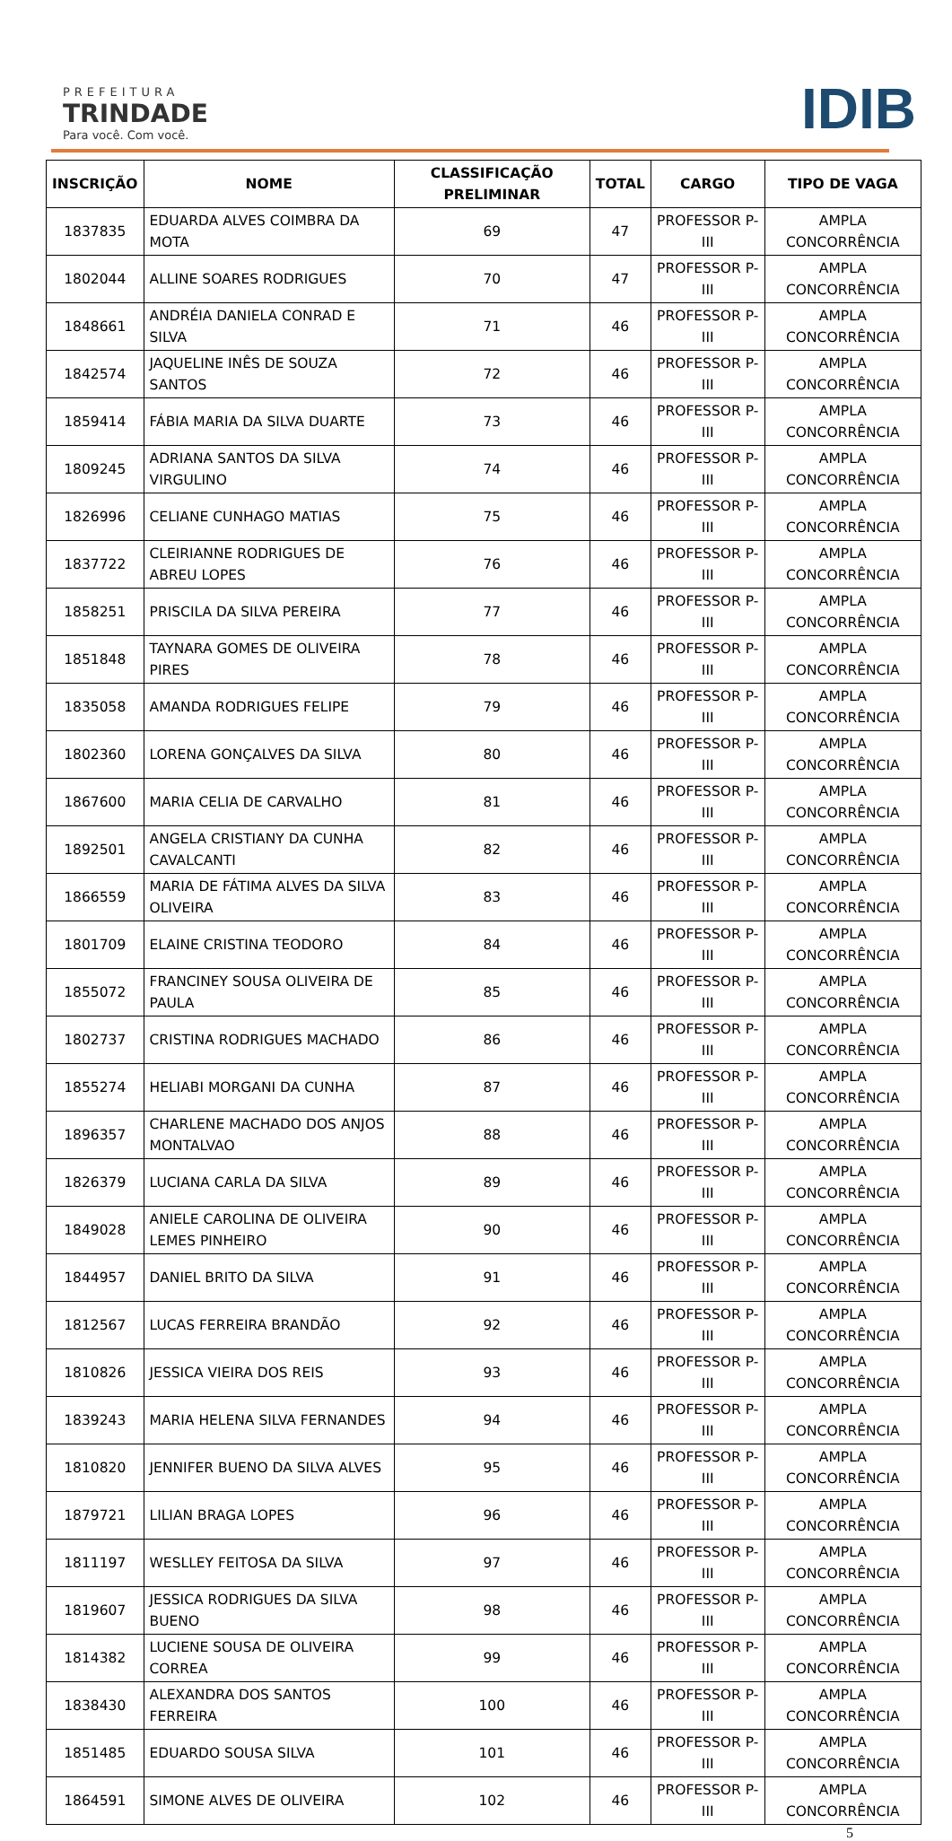PREFEITURA
TRINDADE
Para você. Com você.
IDIB
| INSCRIÇÃO | NOME | CLASSIFICAÇÃO PRELIMINAR | TOTAL | CARGO | TIPO DE VAGA |
| --- | --- | --- | --- | --- | --- |
| 1837835 | EDUARDA ALVES COIMBRA DA MOTA | 69 | 47 | PROFESSOR P-III | AMPLA CONCORRÊNCIA |
| 1802044 | ALLINE SOARES RODRIGUES | 70 | 47 | PROFESSOR P-III | AMPLA CONCORRÊNCIA |
| 1848661 | ANDRÉIA DANIELA CONRAD E SILVA | 71 | 46 | PROFESSOR P-III | AMPLA CONCORRÊNCIA |
| 1842574 | JAQUELINE INÊS DE SOUZA SANTOS | 72 | 46 | PROFESSOR P-III | AMPLA CONCORRÊNCIA |
| 1859414 | FÁBIA MARIA DA SILVA DUARTE | 73 | 46 | PROFESSOR P-III | AMPLA CONCORRÊNCIA |
| 1809245 | ADRIANA SANTOS DA SILVA VIRGULINO | 74 | 46 | PROFESSOR P-III | AMPLA CONCORRÊNCIA |
| 1826996 | CELIANE CUNHAGO MATIAS | 75 | 46 | PROFESSOR P-III | AMPLA CONCORRÊNCIA |
| 1837722 | CLEIRIANNE RODRIGUES DE ABREU LOPES | 76 | 46 | PROFESSOR P-III | AMPLA CONCORRÊNCIA |
| 1858251 | PRISCILA DA SILVA PEREIRA | 77 | 46 | PROFESSOR P-III | AMPLA CONCORRÊNCIA |
| 1851848 | TAYNARA GOMES DE OLIVEIRA PIRES | 78 | 46 | PROFESSOR P-III | AMPLA CONCORRÊNCIA |
| 1835058 | AMANDA RODRIGUES FELIPE | 79 | 46 | PROFESSOR P-III | AMPLA CONCORRÊNCIA |
| 1802360 | LORENA GONÇALVES DA SILVA | 80 | 46 | PROFESSOR P-III | AMPLA CONCORRÊNCIA |
| 1867600 | MARIA CELIA DE CARVALHO | 81 | 46 | PROFESSOR P-III | AMPLA CONCORRÊNCIA |
| 1892501 | ANGELA CRISTIANY DA CUNHA CAVALCANTI | 82 | 46 | PROFESSOR P-III | AMPLA CONCORRÊNCIA |
| 1866559 | MARIA DE FÁTIMA ALVES DA SILVA OLIVEIRA | 83 | 46 | PROFESSOR P-III | AMPLA CONCORRÊNCIA |
| 1801709 | ELAINE CRISTINA TEODORO | 84 | 46 | PROFESSOR P-III | AMPLA CONCORRÊNCIA |
| 1855072 | FRANCINEY SOUSA OLIVEIRA DE PAULA | 85 | 46 | PROFESSOR P-III | AMPLA CONCORRÊNCIA |
| 1802737 | CRISTINA RODRIGUES MACHADO | 86 | 46 | PROFESSOR P-III | AMPLA CONCORRÊNCIA |
| 1855274 | HELIABI MORGANI DA CUNHA | 87 | 46 | PROFESSOR P-III | AMPLA CONCORRÊNCIA |
| 1896357 | CHARLENE MACHADO DOS ANJOS MONTALVAO | 88 | 46 | PROFESSOR P-III | AMPLA CONCORRÊNCIA |
| 1826379 | LUCIANA CARLA DA SILVA | 89 | 46 | PROFESSOR P-III | AMPLA CONCORRÊNCIA |
| 1849028 | ANIELE CAROLINA DE OLIVEIRA LEMES PINHEIRO | 90 | 46 | PROFESSOR P-III | AMPLA CONCORRÊNCIA |
| 1844957 | DANIEL BRITO DA SILVA | 91 | 46 | PROFESSOR P-III | AMPLA CONCORRÊNCIA |
| 1812567 | LUCAS FERREIRA BRANDÃO | 92 | 46 | PROFESSOR P-III | AMPLA CONCORRÊNCIA |
| 1810826 | JESSICA VIEIRA DOS REIS | 93 | 46 | PROFESSOR P-III | AMPLA CONCORRÊNCIA |
| 1839243 | MARIA HELENA SILVA FERNANDES | 94 | 46 | PROFESSOR P-III | AMPLA CONCORRÊNCIA |
| 1810820 | JENNIFER BUENO DA SILVA ALVES | 95 | 46 | PROFESSOR P-III | AMPLA CONCORRÊNCIA |
| 1879721 | LILIAN BRAGA LOPES | 96 | 46 | PROFESSOR P-III | AMPLA CONCORRÊNCIA |
| 1811197 | WESLLEY FEITOSA DA SILVA | 97 | 46 | PROFESSOR P-III | AMPLA CONCORRÊNCIA |
| 1819607 | JESSICA RODRIGUES DA SILVA BUENO | 98 | 46 | PROFESSOR P-III | AMPLA CONCORRÊNCIA |
| 1814382 | LUCIENE SOUSA DE OLIVEIRA CORREA | 99 | 46 | PROFESSOR P-III | AMPLA CONCORRÊNCIA |
| 1838430 | ALEXANDRA DOS SANTOS FERREIRA | 100 | 46 | PROFESSOR P-III | AMPLA CONCORRÊNCIA |
| 1851485 | EDUARDO SOUSA SILVA | 101 | 46 | PROFESSOR P-III | AMPLA CONCORRÊNCIA |
| 1864591 | SIMONE ALVES DE OLIVEIRA | 102 | 46 | PROFESSOR P-III | AMPLA CONCORRÊNCIA |
5